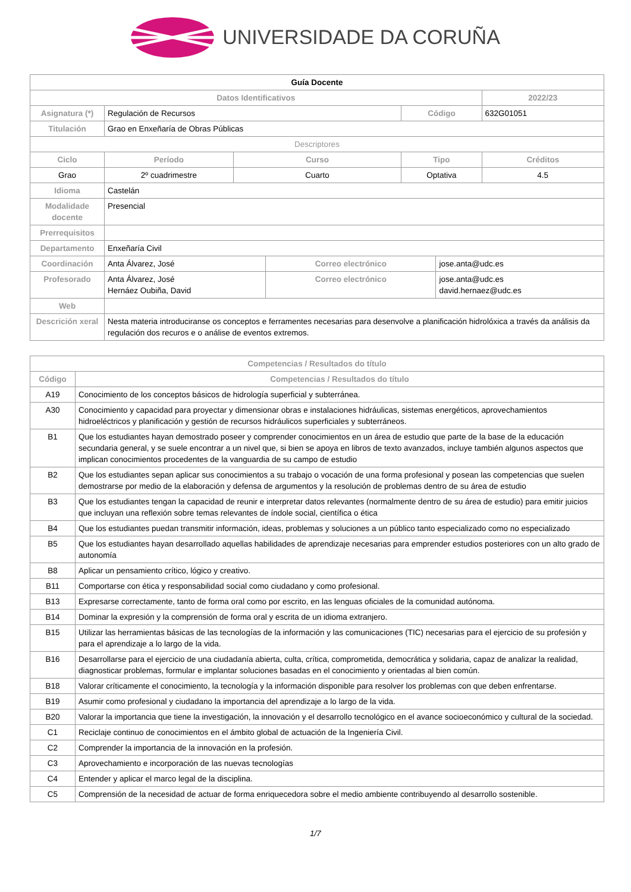UNIVERSIDADE DA CORUÑA
| Guía Docente | | | | | | |
| Datos Identificativos | | | | | | 2022/23 |
| Asignatura (*) | Regulación de Recursos | | | Código | | 632G01051 |
| Titulación | Grao en Enxeñaría de Obras Públicas | | | | | |
| Descriptores | | | | | | |
| Ciclo | Período | Curso | | Tipo | | Créditos |
| Grao | 2º cuadrimestre | Cuarto | | Optativa | | 4.5 |
| Idioma | Castelán | | | | | |
| Modalidade docente | Presencial | | | | | |
| Prerrequisitos | | | | | | |
| Departamento | Enxeñaría Civil | | | | | |
| Coordinación | Anta Álvarez, José | | Correo electrónico | | jose.anta@udc.es | |
| Profesorado | Anta Álvarez, José Hernáez Oubiña, David | | Correo electrónico | | jose.anta@udc.es david.hernaez@udc.es | |
| Web | | | | | | |
| Descrición xeral | Nesta materia introduciranse os conceptos e ferramentes necesarias para desenvolve a planificación hidrolóxica a través da análisis da regulación dos recuros e o análise de eventos extremos. | | | | | |
| Competencias / Resultados do título | |
| --- | --- |
| Código | Competencias / Resultados do título |
| A19 | Conocimiento de los conceptos básicos de hidrología superficial y subterránea. |
| A30 | Conocimiento y capacidad para proyectar y dimensionar obras e instalaciones hidráulicas, sistemas energéticos, aprovechamientos hidroeléctricos y planificación y gestión de recursos hidráulicos superficiales y subterráneos. |
| B1 | Que los estudiantes hayan demostrado poseer y comprender conocimientos en un área de estudio que parte de la base de la educación secundaria general, y se suele encontrar a un nivel que, si bien se apoya en libros de texto avanzados, incluye también algunos aspectos que implican conocimientos procedentes de la vanguardia de su campo de estudio |
| B2 | Que los estudiantes sepan aplicar sus conocimientos a su trabajo o vocación de una forma profesional y posean las competencias que suelen demostrarse por medio de la elaboración y defensa de argumentos y la resolución de problemas dentro de su área de estudio |
| B3 | Que los estudiantes tengan la capacidad de reunir e interpretar datos relevantes (normalmente dentro de su área de estudio) para emitir juicios que incluyan una reflexión sobre temas relevantes de índole social, científica o ética |
| B4 | Que los estudiantes puedan transmitir información, ideas, problemas y soluciones a un público tanto especializado como no especializado |
| B5 | Que los estudiantes hayan desarrollado aquellas habilidades de aprendizaje necesarias para emprender estudios posteriores con un alto grado de autonomía |
| B8 | Aplicar un pensamiento crítico, lógico y creativo. |
| B11 | Comportarse con ética y responsabilidad social como ciudadano y como profesional. |
| B13 | Expresarse correctamente, tanto de forma oral como por escrito, en las lenguas oficiales de la comunidad autónoma. |
| B14 | Dominar la expresión y la comprensión de forma oral y escrita de un idioma extranjero. |
| B15 | Utilizar las herramientas básicas de las tecnologías de la información y las comunicaciones (TIC) necesarias para el ejercicio de su profesión y para el aprendizaje a lo largo de la vida. |
| B16 | Desarrollarse para el ejercicio de una ciudadanía abierta, culta, crítica, comprometida, democrática y solidaria, capaz de analizar la realidad, diagnosticar problemas, formular e implantar soluciones basadas en el conocimiento y orientadas al bien común. |
| B18 | Valorar críticamente el conocimiento, la tecnología y la información disponible para resolver los problemas con que deben enfrentarse. |
| B19 | Asumir como profesional y ciudadano la importancia del aprendizaje a lo largo de la vida. |
| B20 | Valorar la importancia que tiene la investigación, la innovación y el desarrollo tecnológico en el avance socioeconómico y cultural de la sociedad. |
| C1 | Reciclaje continuo de conocimientos en el ámbito global de actuación de la Ingeniería Civil. |
| C2 | Comprender la importancia de la innovación en la profesión. |
| C3 | Aprovechamiento e incorporación de las nuevas tecnologías |
| C4 | Entender y aplicar el marco legal de la disciplina. |
| C5 | Comprensión de la necesidad de actuar de forma enriquecedora sobre el medio ambiente contribuyendo al desarrollo sostenible. |
1/7